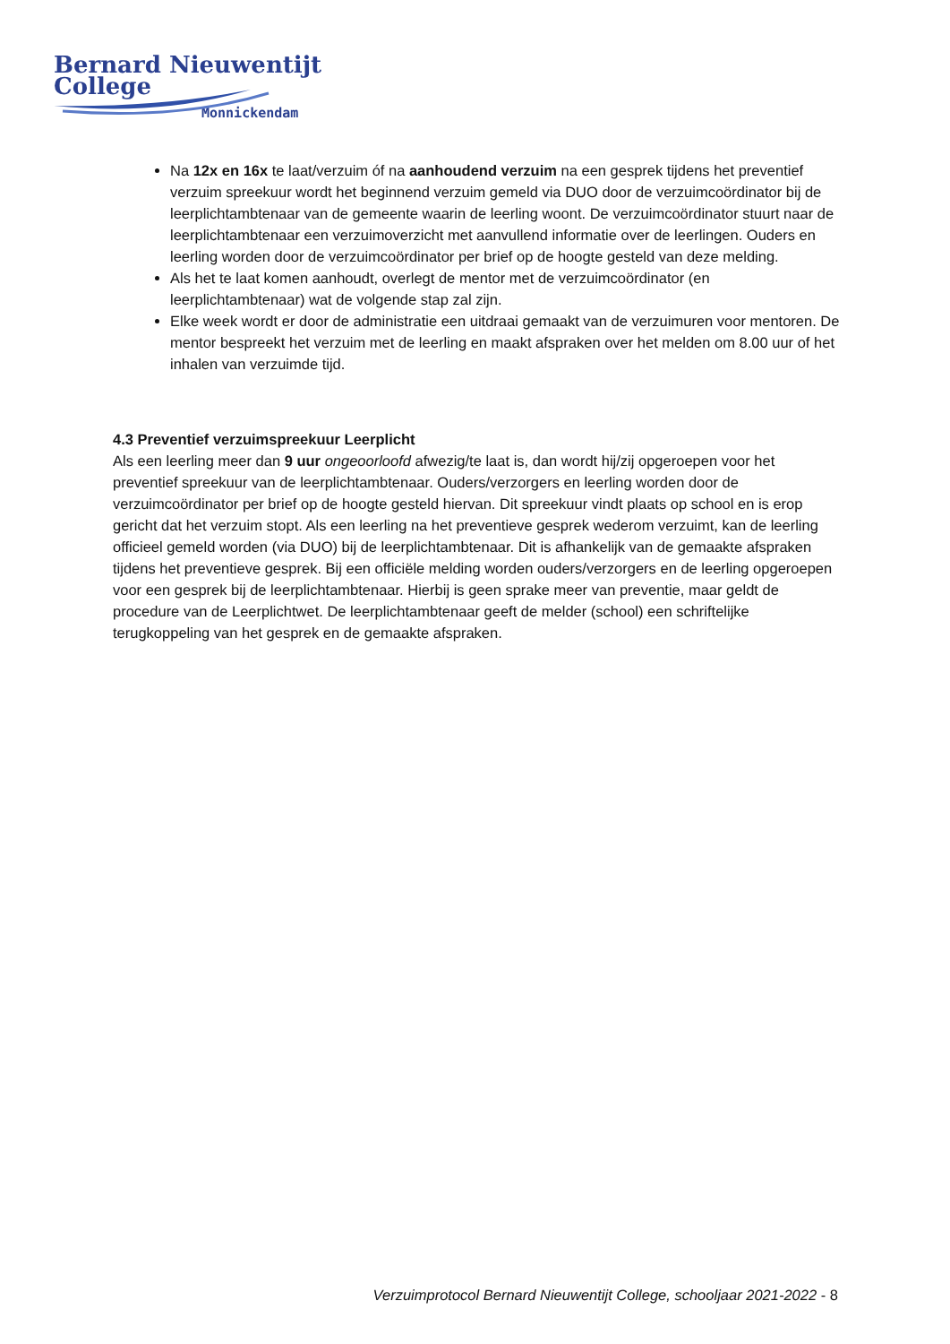Bernard Nieuwentijt College
Monnickendam
Na 12x en 16x te laat/verzuim óf na aanhoudend verzuim na een gesprek tijdens het preventief verzuim spreekuur wordt het beginnend verzuim gemeld via DUO door de verzuimcoördinator bij de leerplichtambtenaar van de gemeente waarin de leerling woont. De verzuimcoördinator stuurt naar de leerplichtambtenaar een verzuimoverzicht met aanvullend informatie over de leerlingen. Ouders en leerling worden door de verzuimcoördinator per brief op de hoogte gesteld van deze melding.
Als het te laat komen aanhoudt, overlegt de mentor met de verzuimcoördinator (en leerplichtambtenaar) wat de volgende stap zal zijn.
Elke week wordt er door de administratie een uitdraai gemaakt van de verzuimuren voor mentoren. De mentor bespreekt het verzuim met de leerling en maakt afspraken over het melden om 8.00 uur of het inhalen van verzuimde tijd.
4.3 Preventief verzuimspreekuur Leerplicht
Als een leerling meer dan 9 uur ongeoorloofd afwezig/te laat is, dan wordt hij/zij opgeroepen voor het preventief spreekuur van de leerplichtambtenaar. Ouders/verzorgers en leerling worden door de verzuimcoördinator per brief op de hoogte gesteld hiervan. Dit spreekuur vindt plaats op school en is erop gericht dat het verzuim stopt. Als een leerling na het preventieve gesprek wederom verzuimt, kan de leerling officieel gemeld worden (via DUO) bij de leerplichtambtenaar. Dit is afhankelijk van de gemaakte afspraken tijdens het preventieve gesprek. Bij een officiële melding worden ouders/verzorgers en de leerling opgeroepen voor een gesprek bij de leerplichtambtenaar. Hierbij is geen sprake meer van preventie, maar geldt de procedure van de Leerplichtwet. De leerplichtambtenaar geeft de melder (school) een schriftelijke terugkoppeling van het gesprek en de gemaakte afspraken.
Verzuimprotocol Bernard Nieuwentijt College, schooljaar 2021-2022 - 8